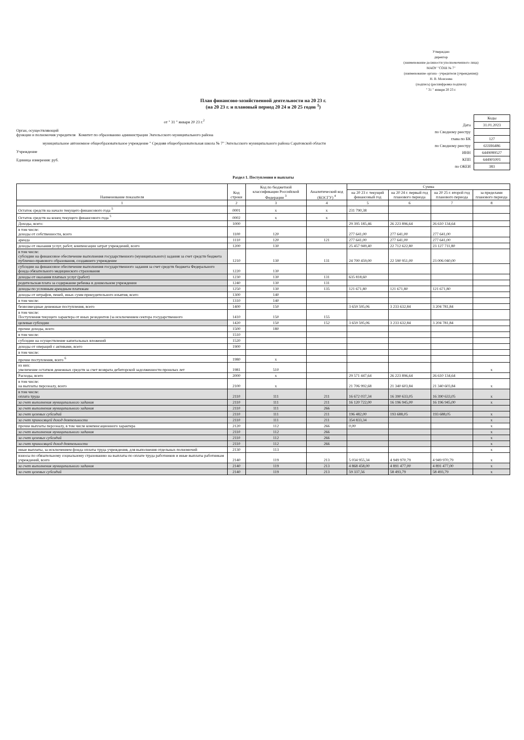Утверждаю
директор
(наименование должности уполномоченного лица)
МАОУ "СОШ № 7"
(наименование органа - учредителя (учреждения))
Н. В. Моисеева
(подпись) (расшифровка подписи)
" 31 " января 20 23 г.
План финансово-хозяйственной деятельности на 20 23 г.
(на 20 23 г. и плановый период 20 24 и 20 25 годов <sup>1</sup>)
от " 31 " января 20 23 г.<sup>2</sup>
Орган, осуществляющий
функции и полномочия учредителя Комитет по образованию администрации Энгельсского муниципального района
муниципальное автономное общеобразовательное учреждение " Средняя общеобразовательная школа № 7" Энгельсского муниципального района Саратовской области
Учреждение
Единица измерения: руб.
| | Коды |
| Дата | 31.01.2023 |
| по Сводному реестру | |
| глава по БК | 127 |
| по Сводному реестру | 633Н6486 |
| ИНН | 6449089527 |
| КПП | 644901001 |
| по ОКЕИ | 383 |
Раздел 1. Поступления и выплаты
| Наименование показателя | Код строки | Код по бюджетной классификации Российской Федерации <sup>3</sup> | Аналитический код (КОСГУ) <sup>4</sup> | Сумма | | | |
| --- | --- | --- | --- | --- | --- | --- | --- |
| | | | | на 20 23 г. текущий финансовый год | на 20 24 г. первый год планового периода | на 20 25 г. второй год планового периода | за пределами планового периода |
| 1 | 2 | 3 | 4 | 5 | 6 | 7 | 8 |
| Остаток средств на начало текущего финансового года <sup>5</sup> | 0001 | x | x | 231 790,38 | | | |
| Остаток средств на конец текущего финансового года <sup>5</sup> | 0002 | x | x | | | | |
| Доходы, всего: | 1000 | | | 29 395 185,46 | 26 223 896,64 | 26 610 134,64 | |
| в том числе: доходы от собственности, всего | 1100 | 120 | | 277 641,00 | 277 641,00 | 277 641,00 | |
| аренда | 1110 | 120 | 121 | 277 641,00 | 277 641,00 | 277 641,00 | |
| доходы от оказания услуг, работ, компенсации затрат учреждений, всего | 1200 | 130 | | 25 457 949,40 | 22 712 622,80 | 23 127 711,80 | |
| в том числе: субсидии на финансовое обеспечение выполнения государственного (муниципального) задания за счет средств бюджета публично-правового образования, создавшего учреждение | 1210 | 130 | 131 | 24 700 459,00 | 22 590 951,00 | 23 006 040,00 | |
| субсидии на финансовое обеспечение выполнения государственного задания за счет средств бюджета Федерального фонда обязательного медицинского страхования | 1220 | 130 | | | | | |
| доходы от оказания платных услуг (работ) | 1230 | 130 | 131 | 635 818,60 | | | |
| родительская плата за содержание ребенка в дошкольном учреждении | 1240 | 130 | 131 | | | | |
| доходы по условным арендным платежам | 1250 | 130 | 135 | 121 671,80 | 121 671,80 | 121 671,80 | |
| доходы от штрафов, пеней, иных сумм принудительного изъятия, всего | 1300 | 140 | | | | | |
| в том числе: | 1310 | 140 | | | | | |
| безвозмездные денежные поступления, всего | 1400 | 150 | | 3 659 595,06 | 3 233 632,84 | 3 204 781,84 | |
| в том числе: Поступления текущего характера от иных резидентов (за исключением сектора государственного | 1410 | 150 | 155 | | | | |
| целевые субсидии | 1420 | 150 | 152 | 3 659 595,06 | 3 233 632,84 | 3 204 781,84 | |
| прочие доходы, всего | 1500 | 180 | | | | | |
| в том числе: | 1510 | | | | | | |
| субсидии на осуществление капитальных вложений | 1520 | | | | | | |
| доходы от операций с активами, всего | 1900 | | | | | | |
| в том числе: | | | | | | | |
| прочие поступления, всего <sup>6</sup> | 1980 | x | | | | | |
| из них: увеличение остатков денежных средств за счет возврата дебиторской задолженности прошлых лет | 1981 | 510 | | | | | x |
| Расходы, всего | 2000 | x | | 29 571 447,64 | 26 223 896,64 | 26 610 134,64 | |
| в том числе: на выплаты персоналу, всего | 2100 | x | | 21 706 992,68 | 21 340 603,84 | 21 340 603,84 | x |
| в том числе: оплата труда | 2110 | 111 | 211 | 16 672 037,34 | 16 390 633,05 | 16 390 633,05 | x |
| за счет выполнения муниципального задания | 2110 | 111 | 211 | 16 120 722,00 | 16 196 945,00 | 16 196 945,00 | x |
| за счет выполнения муниципального задания | 2110 | 111 | 266 | | | | |
| за счет целевых субсидий | 2110 | 111 | 211 | 196 482,00 | 193 688,05 | 193 688,05 | x |
| за счет приносящей доход деятельности | 2110 | 111 | 211 | 354 833,34 | | | x |
| прочие выплаты персоналу, в том числе компенсационного характера | 2120 | 112 | 266 | 0,00 | | | x |
| за счет выполнения муниципального задания | 2110 | 112 | 266 | | | | x |
| за счет целевых субсидий | 2110 | 112 | 266 | | | | x |
| за счет приносящей доход деятельности | 2110 | 112 | 266 | | | | x |
| иные выплаты, за исключением фонда оплаты труда учреждения, для выполнения отдельных полномочий | 2130 | 113 | | | | | x |
| взносы по обязательному социальному страхованию на выплаты по оплате труда работников и иные выплаты работникам учреждений, всего | 2140 | 119 | 213 | 5 034 955,34 | 4 949 970,79 | 4 949 970,79 | x |
| за счет выполнения муниципального задания | 2140 | 119 | 213 | 4 868 458,00 | 4 891 477,00 | 4 891 477,00 | x |
| за счет целевых субсидий | 2140 | 119 | 213 | 59 337,56 | 58 493,79 | 58 493,79 | x |